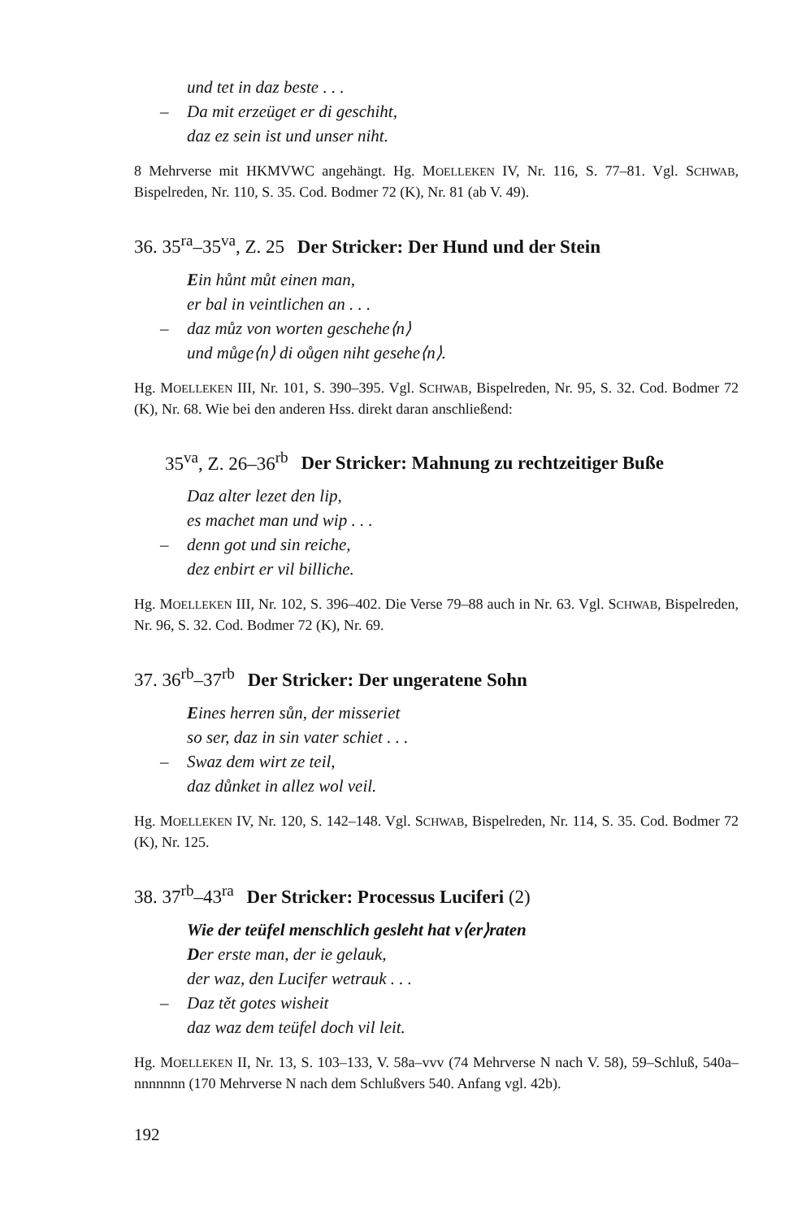und tet in daz beste . . .
– Da mit erzeüget er di geschiht,
daz ez sein ist und unser niht.
8 Mehrverse mit HKMVWC angehängt. Hg. MOELLEKEN IV, Nr. 116, S. 77–81. Vgl. SCHWAB, Bispelreden, Nr. 110, S. 35. Cod. Bodmer 72 (K), Nr. 81 (ab V. 49).
36. 35<sup>ra</sup>–35<sup>va</sup>, Z. 25 Der Stricker: Der Hund und der Stein
Ein hůnt můt einen man,
er bal in veintlichen an . . .
– daz můz von worten geschehe⟨n⟩
und můge⟨n⟩ di oůgen niht gesehe⟨n⟩.
Hg. MOELLEKEN III, Nr. 101, S. 390–395. Vgl. SCHWAB, Bispelreden, Nr. 95, S. 32. Cod. Bodmer 72 (K), Nr. 68. Wie bei den anderen Hss. direkt daran anschließend:
35<sup>va</sup>, Z. 26–36<sup>rb</sup> Der Stricker: Mahnung zu rechtzeitiger Buße
Daz alter lezet den lip,
es machet man und wip . . .
– denn got und sin reiche,
dez enbirt er vil billiche.
Hg. MOELLEKEN III, Nr. 102, S. 396–402. Die Verse 79–88 auch in Nr. 63. Vgl. SCHWAB, Bispelreden, Nr. 96, S. 32. Cod. Bodmer 72 (K), Nr. 69.
37. 36<sup>rb</sup>–37<sup>rb</sup> Der Stricker: Der ungeratene Sohn
Eines herren sůn, der misseriet
so ser, daz in sin vater schiet . . .
– Swaz dem wirt ze teil,
daz důnket in allez wol veil.
Hg. MOELLEKEN IV, Nr. 120, S. 142–148. Vgl. SCHWAB, Bispelreden, Nr. 114, S. 35. Cod. Bodmer 72 (K), Nr. 125.
38. 37<sup>rb</sup>–43<sup>ra</sup> Der Stricker: Processus Luciferi (2)
Wie der teüfel menschlich gesleht hat v⟨er⟩raten
Der erste man, der ie gelauk,
der waz, den Lucifer wetrauk . . .
– Daz tět gotes wisheit
daz waz dem teüfel doch vil leit.
Hg. MOELLEKEN II, Nr. 13, S. 103–133, V. 58a–vvv (74 Mehrverse N nach V. 58), 59–Schluß, 540a–nnnnnnn (170 Mehrverse N nach dem Schlußvers 540. Anfang vgl. 42b).
192